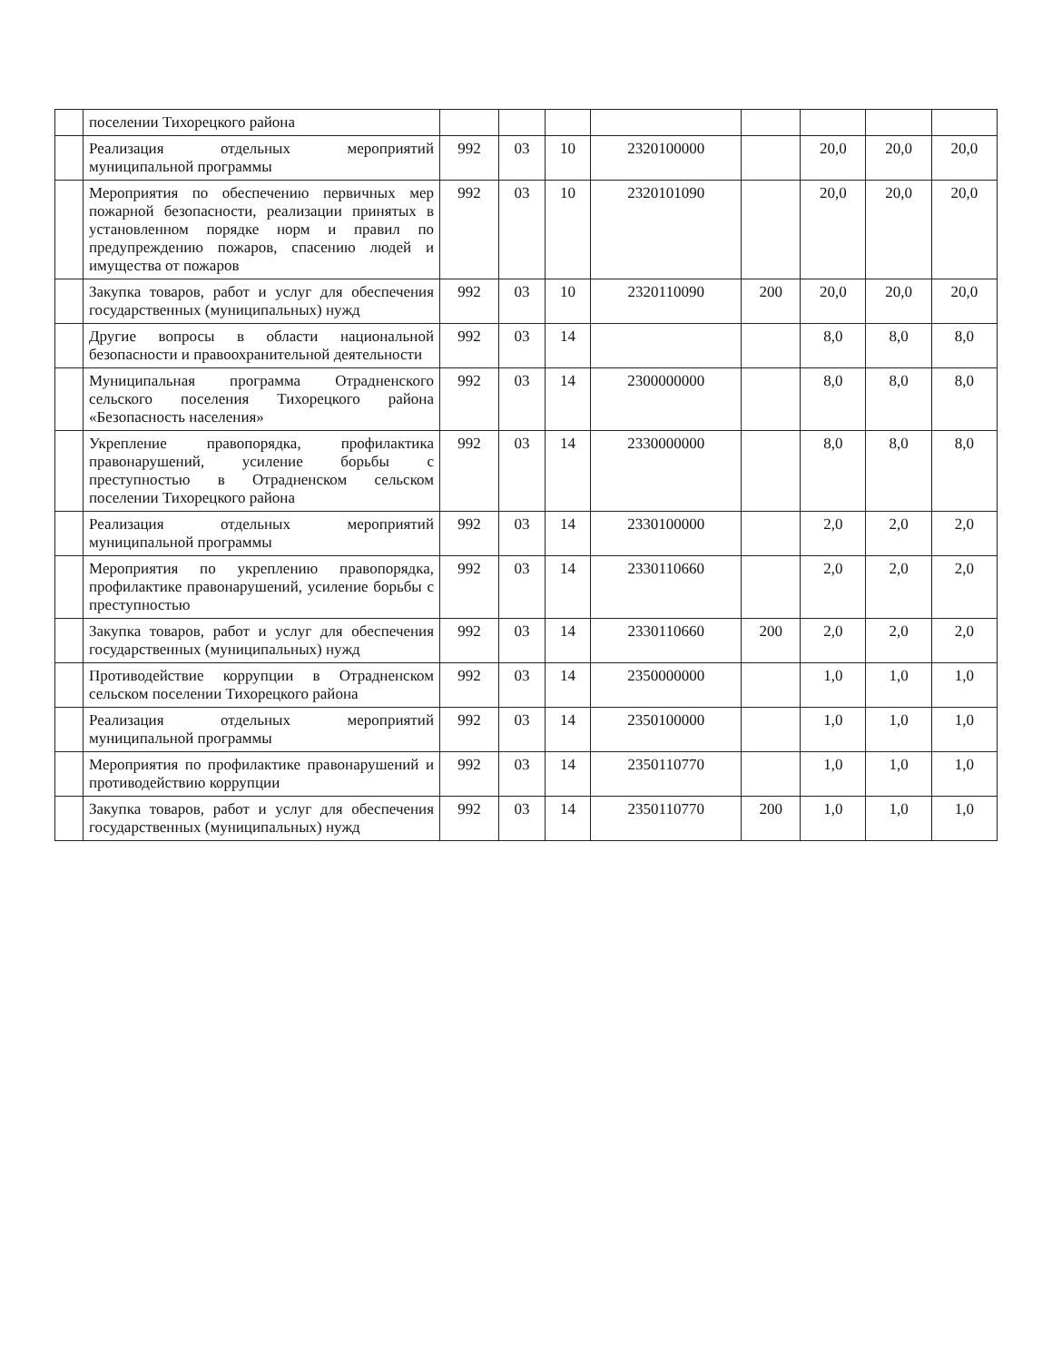| | поселении Тихорецкого района | | | | | | | | |
| | Реализация отдельных мероприятий муниципальной программы | 992 | 03 | 10 | 2320100000 | | 20,0 | 20,0 | 20,0 |
| | Мероприятия по обеспечению первичных мер пожарной безопасности, реализации принятых в установленном порядке норм и правил по предупреждению пожаров, спасению людей и имущества от пожаров | 992 | 03 | 10 | 2320101090 | | 20,0 | 20,0 | 20,0 |
| | Закупка товаров, работ и услуг для обеспечения государственных (муниципальных) нужд | 992 | 03 | 10 | 2320110090 | 200 | 20,0 | 20,0 | 20,0 |
| | Другие вопросы в области национальной безопасности и правоохранительной деятельности | 992 | 03 | 14 | | | 8,0 | 8,0 | 8,0 |
| | Муниципальная программа Отрадненского сельского поселения Тихорецкого района «Безопасность населения» | 992 | 03 | 14 | 2300000000 | | 8,0 | 8,0 | 8,0 |
| | Укрепление правопорядка, профилактика правонарушений, усиление борьбы с преступностью в Отрадненском сельском поселении Тихорецкого района | 992 | 03 | 14 | 2330000000 | | 8,0 | 8,0 | 8,0 |
| | Реализация отдельных мероприятий муниципальной программы | 992 | 03 | 14 | 2330100000 | | 2,0 | 2,0 | 2,0 |
| | Мероприятия по укреплению правопорядка, профилактике правонарушений, усиление борьбы с преступностью | 992 | 03 | 14 | 2330110660 | | 2,0 | 2,0 | 2,0 |
| | Закупка товаров, работ и услуг для обеспечения государственных (муниципальных) нужд | 992 | 03 | 14 | 2330110660 | 200 | 2,0 | 2,0 | 2,0 |
| | Противодействие коррупции в Отрадненском сельском поселении Тихорецкого района | 992 | 03 | 14 | 2350000000 | | 1,0 | 1,0 | 1,0 |
| | Реализация отдельных мероприятий муниципальной программы | 992 | 03 | 14 | 2350100000 | | 1,0 | 1,0 | 1,0 |
| | Мероприятия по профилактике правонарушений и противодействию коррупции | 992 | 03 | 14 | 2350110770 | | 1,0 | 1,0 | 1,0 |
| | Закупка товаров, работ и услуг для обеспечения государственных (муниципальных) нужд | 992 | 03 | 14 | 2350110770 | 200 | 1,0 | 1,0 | 1,0 |